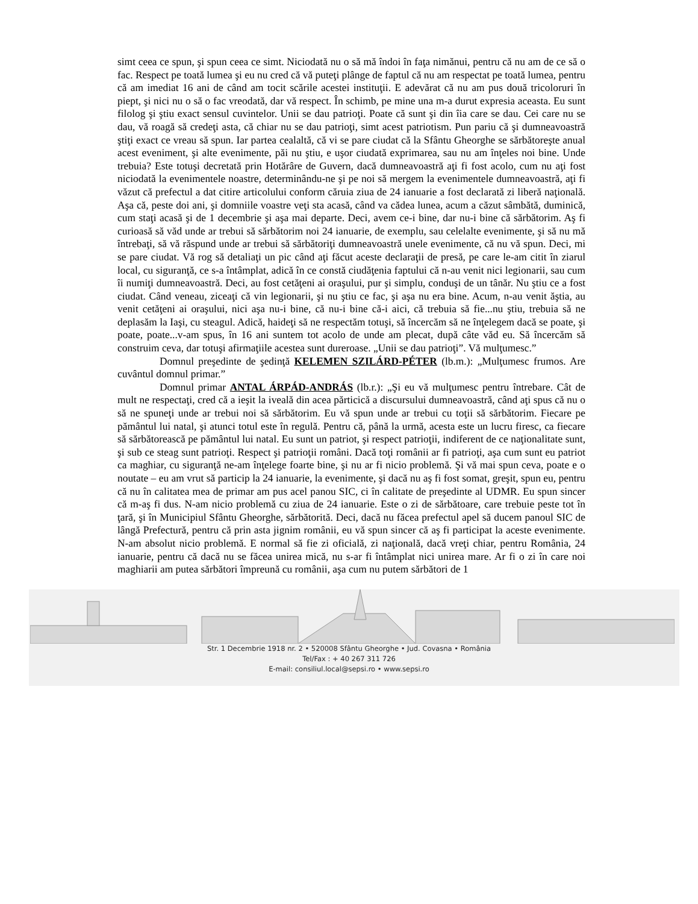simt ceea ce spun, şi spun ceea ce simt. Niciodată nu o să mă îndoi în faţa nimănui, pentru că nu am de ce să o fac. Respect pe toată lumea şi eu nu cred că vă puteţi plânge de faptul că nu am respectat pe toată lumea, pentru că am imediat 16 ani de când am tocit scările acestei instituţii. E adevărat că nu am pus două tricoloruri în piept, şi nici nu o să o fac vreodată, dar vă respect. În schimb, pe mine una m-a durut expresia aceasta. Eu sunt filolog şi ştiu exact sensul cuvintelor. Unii se dau patrioţi. Poate că sunt şi din îia care se dau. Cei care nu se dau, vă roagă să credeţi asta, că chiar nu se dau patrioţi, simt acest patriotism. Pun pariu că şi dumneavoastră ştiţi exact ce vreau să spun. Iar partea cealaltă, că vi se pare ciudat că la Sfântu Gheorghe se sărbătoreşte anual acest eveniment, şi alte evenimente, păi nu ştiu, e uşor ciudată exprimarea, sau nu am înţeles noi bine. Unde trebuia? Este totuşi decretată prin Hotărâre de Guvern, dacă dumneavoastră aţi fi fost acolo, cum nu aţi fost niciodată la evenimentele noastre, determinându-ne şi pe noi să mergem la evenimentele dumneavoastră, aţi fi văzut că prefectul a dat citire articolului conform căruia ziua de 24 ianuarie a fost declarată zi liberă naţională. Aşa că, peste doi ani, şi domniile voastre veţi sta acasă, când va cădea lunea, acum a căzut sâmbătă, duminică, cum staţi acasă şi de 1 decembrie şi aşa mai departe. Deci, avem ce-i bine, dar nu-i bine că sărbătorim. Aş fi curioasă să văd unde ar trebui să sărbătorim noi 24 ianuarie, de exemplu, sau celelalte evenimente, şi să nu mă întrebaţi, să vă răspund unde ar trebui să sărbătoriţi dumneavoastră unele evenimente, că nu vă spun. Deci, mi se pare ciudat. Vă rog să detaliaţi un pic când aţi făcut aceste declaraţii de presă, pe care le-am citit în ziarul local, cu siguranţă, ce s-a întâmplat, adică în ce constă ciudăţenia faptului că n-au venit nici legionarii, sau cum îi numiţi dumneavoastră. Deci, au fost cetăţeni ai oraşului, pur şi simplu, conduşi de un tânăr. Nu ştiu ce a fost ciudat. Când veneau, ziceaţi că vin legionarii, şi nu ştiu ce fac, şi aşa nu era bine. Acum, n-au venit ăştia, au venit cetăţeni ai oraşului, nici aşa nu-i bine, că nu-i bine că-i aici, că trebuia să fie...nu ştiu, trebuia să ne deplasăm la Iaşi, cu steagul. Adică, haideţi să ne respectăm totuşi, să încercăm să ne înţelegem dacă se poate, şi poate, poate...v-am spus, în 16 ani suntem tot acolo de unde am plecat, după câte văd eu. Să încercăm să construim ceva, dar totuşi afirmaţiile acestea sunt dureroase. „Unii se dau patrioţi”. Vă mulţumesc.”
Domnul preşedinte de şedinţă KELEMEN SZILÁRD-PÉTER (lb.m.): „Mulţumesc frumos. Are cuvântul domnul primar.”
Domnul primar ANTAL ÁRPÁD-ANDRÁS (lb.r.): „Şi eu vă mulţumesc pentru întrebare. Cât de mult ne respectaţi, cred că a ieşit la iveală din acea părticică a discursului dumneavoastră, când aţi spus că nu o să ne spuneţi unde ar trebui noi să sărbătorim. Eu vă spun unde ar trebui cu toţii să sărbătorim. Fiecare pe pământul lui natal, şi atunci totul este în regulă. Pentru că, până la urmă, acesta este un lucru firesc, ca fiecare să sărbătorească pe pământul lui natal. Eu sunt un patriot, şi respect patrioţii, indiferent de ce naţionalitate sunt, şi sub ce steag sunt patrioţi. Respect şi patrioţii români. Dacă toţi românii ar fi patrioţi, aşa cum sunt eu patriot ca maghiar, cu siguranţă ne-am înţelege foarte bine, şi nu ar fi nicio problemă. Şi vă mai spun ceva, poate e o noutate – eu am vrut să particip la 24 ianuarie, la evenimente, şi dacă nu aş fi fost somat, greşit, spun eu, pentru că nu în calitatea mea de primar am pus acel panou SIC, ci în calitate de preşedinte al UDMR. Eu spun sincer că m-aş fi dus. N-am nicio problemă cu ziua de 24 ianuarie. Este o zi de sărbătoare, care trebuie peste tot în ţară, şi în Municipiul Sfântu Gheorghe, sărbătorită. Deci, dacă nu făcea prefectul apel să ducem panoul SIC de lângă Prefectură, pentru că prin asta jignim românii, eu vă spun sincer că aş fi participat la aceste evenimente. N-am absolut nicio problemă. E normal să fie zi oficială, zi naţională, dacă vreţi chiar, pentru România, 24 ianuarie, pentru că dacă nu se făcea unirea mică, nu s-ar fi întâmplat nici unirea mare. Ar fi o zi în care noi maghiarii am putea sărbători împreună cu românii, aşa cum nu putem sărbători de 1
Str. 1 Decembrie 1918 nr. 2 • 520008 Sfântu Gheorghe • Jud. Covasna • România
Tel/Fax : + 40 267 311 726
E-mail: consiliul.local@sepsi.ro • www.sepsi.ro